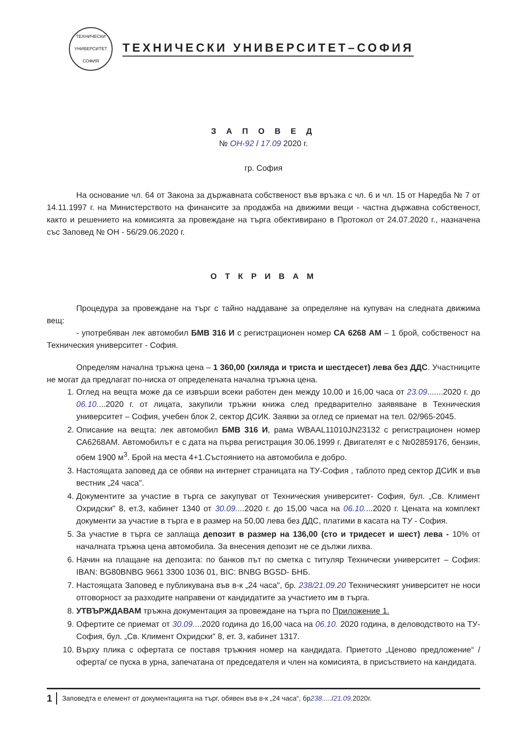ТЕХНИЧЕСКИ УНИВЕРСИТЕТ СОФИЯ
ТЕХНИЧЕСКИ УНИВЕРСИТЕТ–СОФИЯ
З А П О В Е Д
№ ОН-92 / 17.09 2020 г.
гр. София
На основание чл. 64 от Закона за държавната собственост във връзка с чл. 6 и чл. 15 от Наредба № 7 от 14.11.1997 г. на Министерството на финансите за продажба на движими вещи - частна държавна собственост, както и решението на комисията за провеждане на търга обективирано в Протокол от 24.07.2020 г., назначена със Заповед № ОН - 56/29.06.2020 г.
О Т К Р И В А М
Процедура за провеждане на търг с тайно наддаване за определяне на купувач на следната движима вещ:
- употребяван лек автомобил БМВ 316 И с регистрационен номер СА 6268 АМ – 1 брой, собственост на Техническия университет - София.
Определям начална тръжна цена – 1 360,00 (хиляда и триста и шестдесет) лева без ДДС. Участниците не могат да предлагат по-ниска от определената начална тръжна цена.
1. Оглед на вещта може да се извърши всеки работен ден между 10,00 и 16,00 часа от 23.09.......2020 г. до 06.10....2020 г. от лицата, закупили тръжни книжа след предварително заявяване в Техническия университет – София, учебен блок 2, сектор ДСИК. Заявки за оглед се приемат на тел. 02/965-2045.
2. Описание на вещта: лек автомобил БМВ 316 И, рама WBAAL11010JN23132 с регистрационен номер СА6268АМ. Автомобилът е с дата на първа регистрация 30.06.1999 г. Двигателят е с №02859176, бензин, обем 1900 м<sup>3</sup>. Брой на места 4+1.Състоянието на автомобила е добро.
3. Настоящата заповед да се обяви на интернет страницата на ТУ-София , таблото пред сектор ДСИК и във вестник „24 часа".
4. Документите за участие в търга се закупуват от Техническия университет- София, бул. „Св. Климент Охридски" 8, ет.3, кабинет 1340 от 30.09....2020 г. до 15,00 часа на 06.10....2020 г. Цената на комплект документи за участие в търга е в размер на 50,00 лева без ДДС, платими в касата на ТУ - София.
5. За участие в търга се заплаща депозит в размер на 136,00 (сто и тридесет и шест) лева - 10% от началната тръжна цена автомобила. За внесения депозит не се дължи лихва.
6. Начин на плащане на депозита: по банков път по сметка с титуляр Технически университет – София: IBAN: BG80BNBG 9661 3300 1036 01, BIC: BNBG BGSD- БНБ.
7. Настоящата Заповед е публикувана във в-к „24 часа", бр. 238/21.09.20 Техническият университет не носи отговорност за разходите направени от кандидатите за участието им в търга.
8. УТВЪРЖДАВАМ тръжна документация за провеждане на търга по Приложение 1.
9. Офертите се приемат от 30.09....2020 година до 16,00 часа на 06.10. 2020 година, в деловодството на ТУ-София, бул. „Св. Климент Охридски" 8, ет. 3, кабинет 1317.
10. Върху плика с офертата се поставя тръжния номер на кандидата. Приетото „Ценово предложение“ /оферта/ се пуска в урна, запечатана от председателя и член на комисията, в присъствието на кандидата.
1 Заповедта е елемент от документацията на търг, обявен във в-к „24 часа“, бр238...../21.09.2020г.